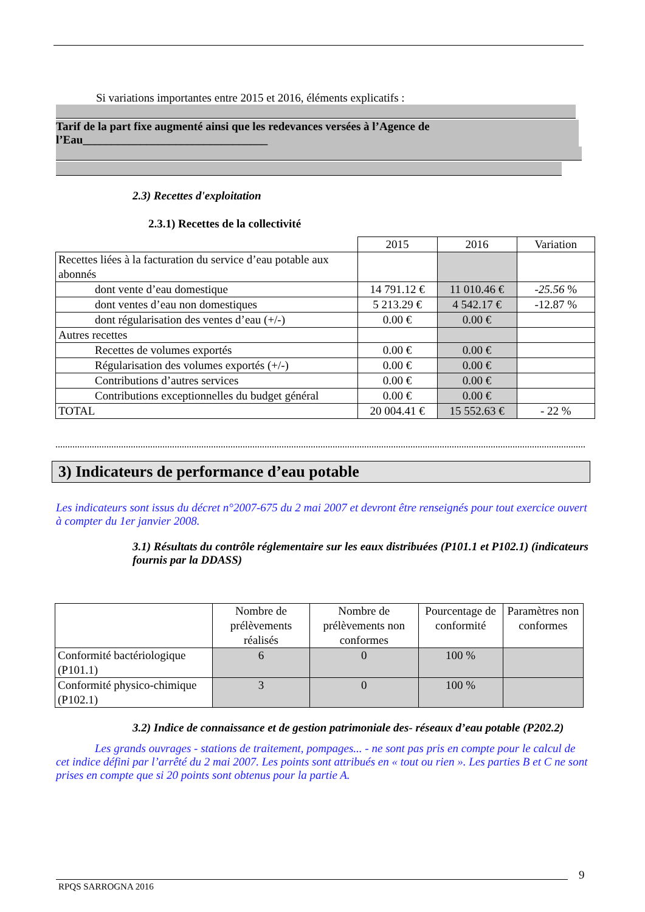Si variations importantes entre 2015 et 2016, éléments explicatifs :
Tarif de la part fixe augmenté ainsi que les redevances versées à l’Agence de l’Eau________________________________
2.3) Recettes d'exploitation
2.3.1) Recettes de la collectivité
| | 2015 | 2016 | Variation |
| Recettes liées à la facturation du service d’eau potable aux abonnés | | | |
| dont vente d’eau domestique | 14 791.12 € | 11 010.46 € | -25.56 % |
| dont ventes d’eau non domestiques | 5 213.29 € | 4 542.17 € | -12.87 % |
| dont régularisation des ventes d’eau (+/-) | 0.00 € | 0.00 € | |
| Autres recettes | | | |
| Recettes de volumes exportés | 0.00 € | 0.00 € | |
| Régularisation des volumes exportés (+/-) | 0.00 € | 0.00 € | |
| Contributions d’autres services | 0.00 € | 0.00 € | |
| Contributions exceptionnelles du budget général | 0.00 € | 0.00 € | |
| TOTAL | 20 004.41 € | 15 552.63 € | - 22 % |
3) Indicateurs de performance d’eau potable
Les indicateurs sont issus du décret n°2007-675 du 2 mai 2007 et devront être renseignés pour tout exercice ouvert à compter du 1er janvier 2008.
3.1) Résultats du contrôle réglementaire sur les eaux distribuées (P101.1 et P102.1) (indicateurs fournis par la DDASS)
| | Nombre de prélèvements réalisés | Nombre de prélèvements non conformes | Pourcentage de conformité | Paramètres non conformes |
| Conformité bactériologique (P101.1) | 6 | 0 | 100 % | |
| Conformité physico-chimique (P102.1) | 3 | 0 | 100 % | |
3.2) Indice de connaissance et de gestion patrimoniale des- réseaux d’eau potable (P202.2)
Les grands ouvrages - stations de traitement, pompages... - ne sont pas pris en compte pour le calcul de cet indice défini par l’arrêté du 2 mai 2007. Les points sont attribués en « tout ou rien ». Les parties B et C ne sont prises en compte que si 20 points sont obtenus pour la partie A.
9
RPQS SARROGNA 2016